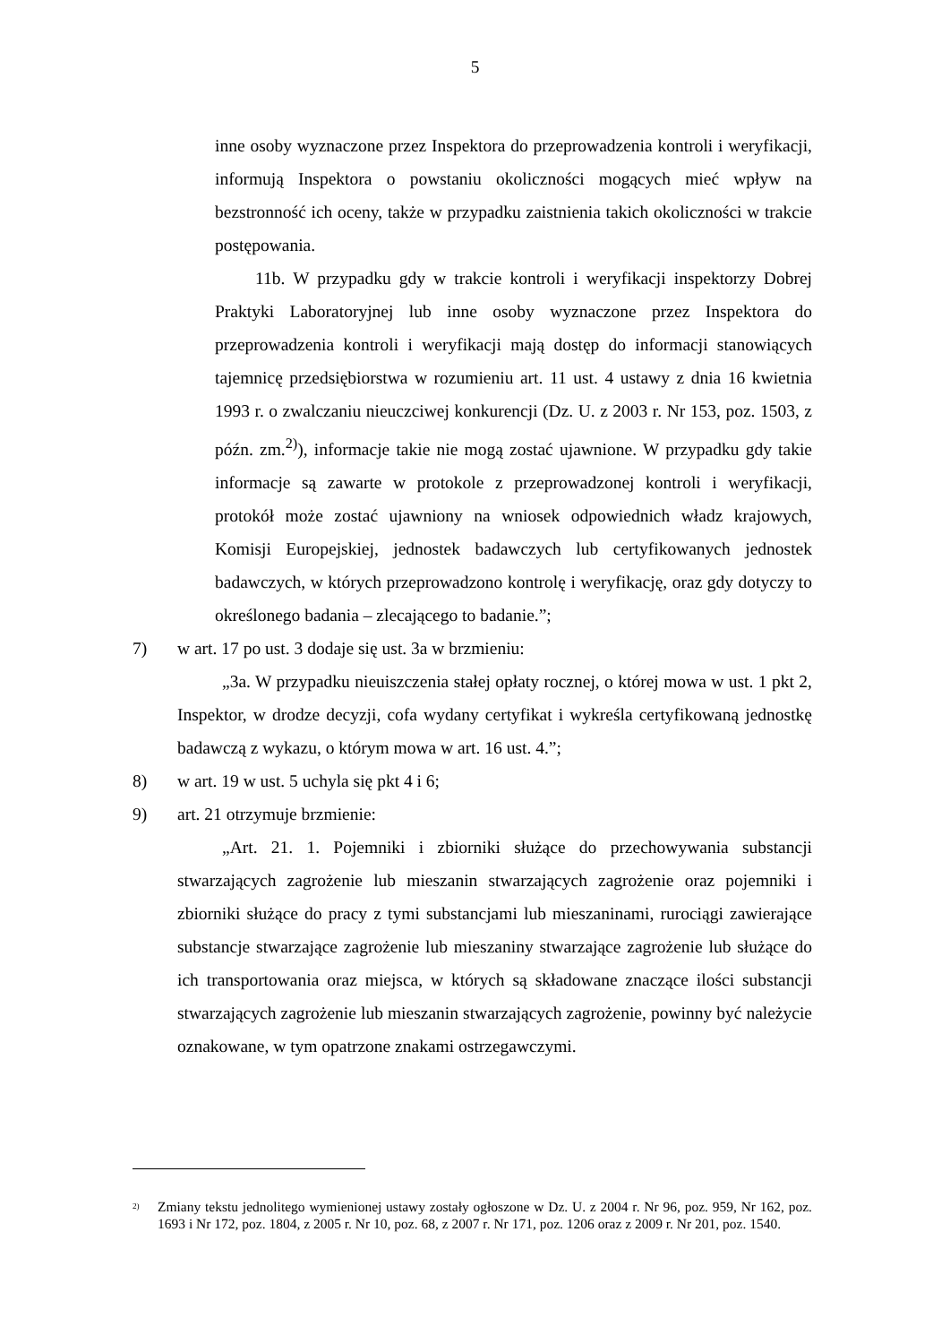5
inne osoby wyznaczone przez Inspektora do przeprowadzenia kontroli i weryfikacji, informują Inspektora o powstaniu okoliczności mogących mieć wpływ na bezstronność ich oceny, także w przypadku zaistnienia takich okoliczności w trakcie postępowania.
11b. W przypadku gdy w trakcie kontroli i weryfikacji inspektorzy Dobrej Praktyki Laboratoryjnej lub inne osoby wyznaczone przez Inspektora do przeprowadzenia kontroli i weryfikacji mają dostęp do informacji stanowiących tajemnicę przedsiębiorstwa w rozumieniu art. 11 ust. 4 ustawy z dnia 16 kwietnia 1993 r. o zwalczaniu nieuczciwej konkurencji (Dz. U. z 2003 r. Nr 153, poz. 1503, z późn. zm.<sup>2)</sup>), informacje takie nie mogą zostać ujawnione. W przypadku gdy takie informacje są zawarte w protokole z przeprowadzonej kontroli i weryfikacji, protokół może zostać ujawniony na wniosek odpowiednich władz krajowych, Komisji Europejskiej, jednostek badawczych lub certyfikowanych jednostek badawczych, w których przeprowadzono kontrolę i weryfikację, oraz gdy dotyczy to określonego badania – zlecającego to badanie.”;
7) w art. 17 po ust. 3 dodaje się ust. 3a w brzmieniu:
„3a. W przypadku nieuiszczenia stałej opłaty rocznej, o której mowa w ust. 1 pkt 2, Inspektor, w drodze decyzji, cofa wydany certyfikat i wykreśla certyfikowaną jednostkę badawczą z wykazu, o którym mowa w art. 16 ust. 4.”;
8) w art. 19 w ust. 5 uchyla się pkt 4 i 6;
9) art. 21 otrzymuje brzmienie:
„Art. 21. 1. Pojemniki i zbiorniki służące do przechowywania substancji stwarzających zagrożenie lub mieszanin stwarzających zagrożenie oraz pojemniki i zbiorniki służące do pracy z tymi substancjami lub mieszaninami, rurociągi zawierające substancje stwarzające zagrożenie lub mieszaniny stwarzające zagrożenie lub służące do ich transportowania oraz miejsca, w których są składowane znaczące ilości substancji stwarzających zagrożenie lub mieszanin stwarzających zagrożenie, powinny być należycie oznakowane, w tym opatrzone znakami ostrzegawczymi.
<sup>2)</sup> Zmiany tekstu jednolitego wymienionej ustawy zostały ogłoszone w Dz. U. z 2004 r. Nr 96, poz. 959, Nr 162, poz. 1693 i Nr 172, poz. 1804, z 2005 r. Nr 10, poz. 68, z 2007 r. Nr 171, poz. 1206 oraz z 2009 r. Nr 201, poz. 1540.